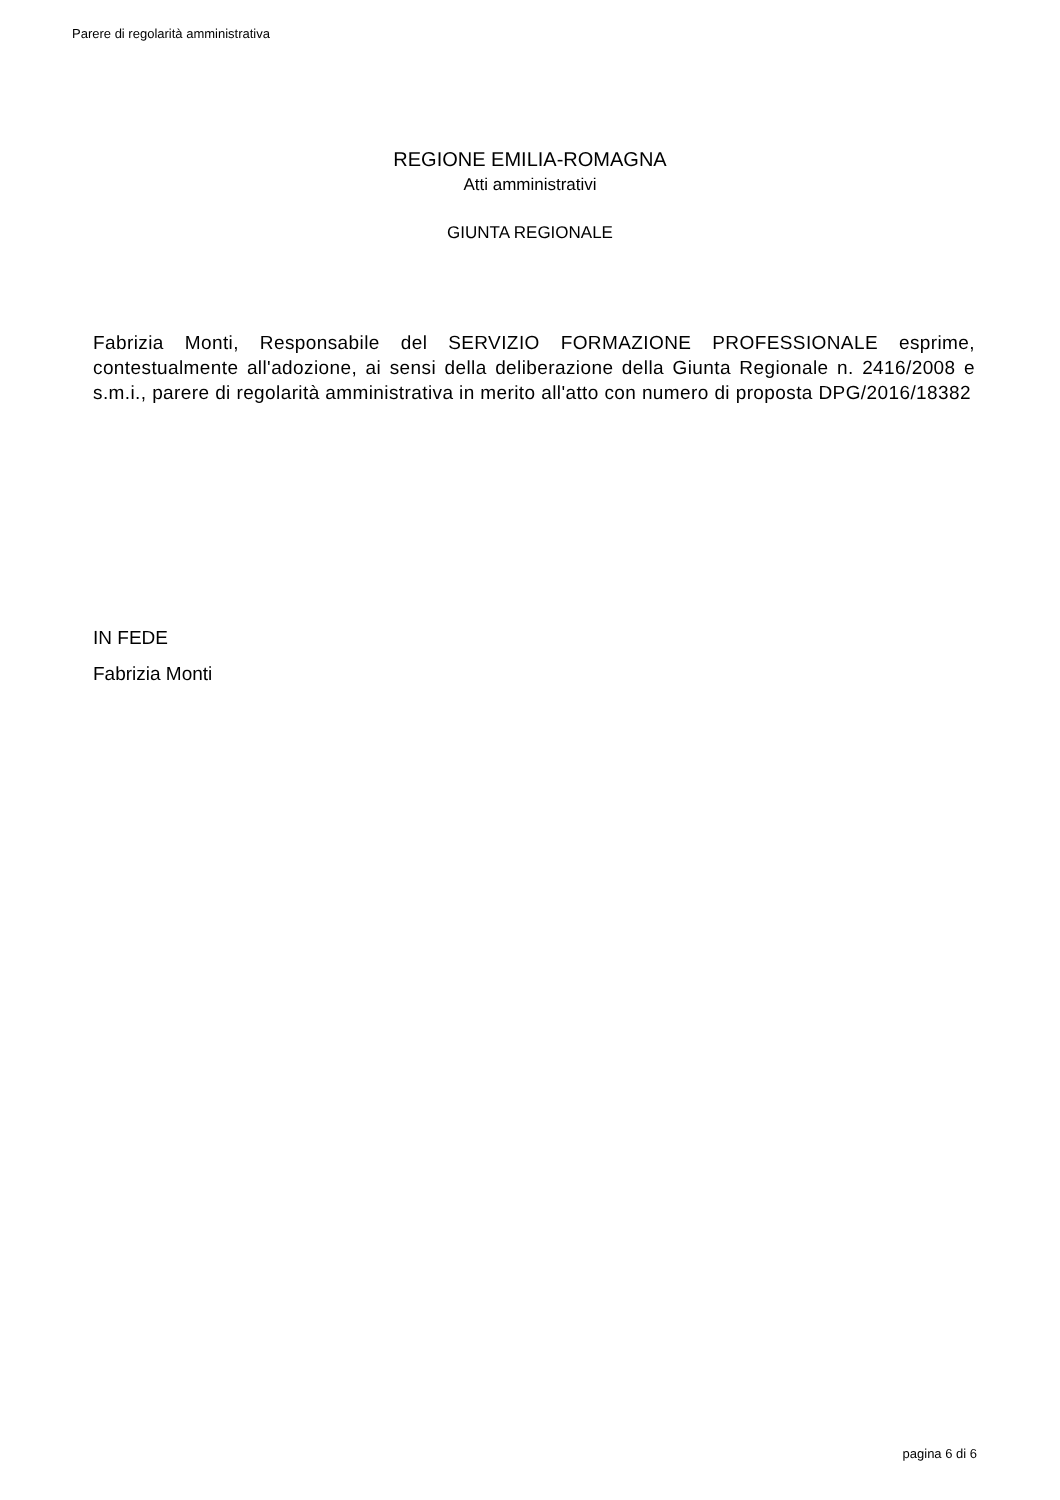Parere di regolarità amministrativa
REGIONE EMILIA-ROMAGNA
Atti amministrativi
GIUNTA REGIONALE
Fabrizia Monti, Responsabile del SERVIZIO FORMAZIONE PROFESSIONALE esprime, contestualmente all'adozione, ai sensi della deliberazione della Giunta Regionale n. 2416/2008 e s.m.i., parere di regolarità amministrativa in merito all'atto con numero di proposta DPG/2016/18382
IN FEDE
Fabrizia Monti
pagina 6 di 6